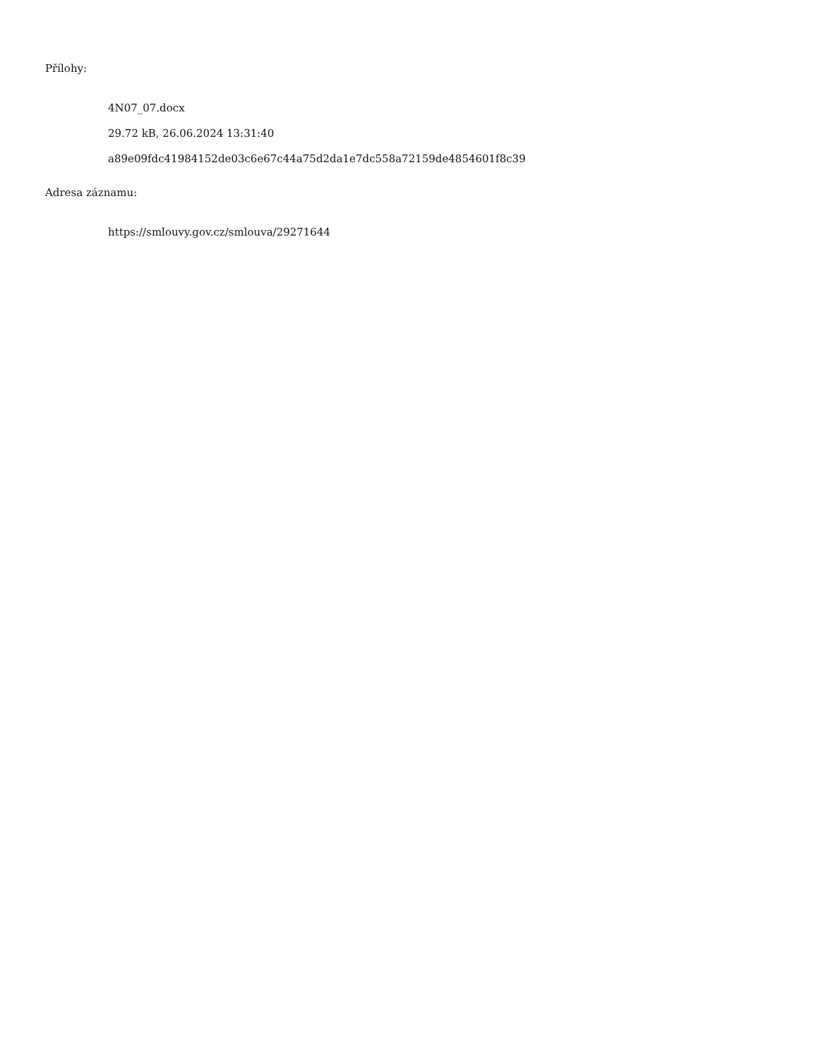Přílohy:
4N07_07.docx
29.72 kB, 26.06.2024 13:31:40
a89e09fdc41984152de03c6e67c44a75d2da1e7dc558a72159de4854601f8c39
Adresa záznamu:
https://smlouvy.gov.cz/smlouva/29271644